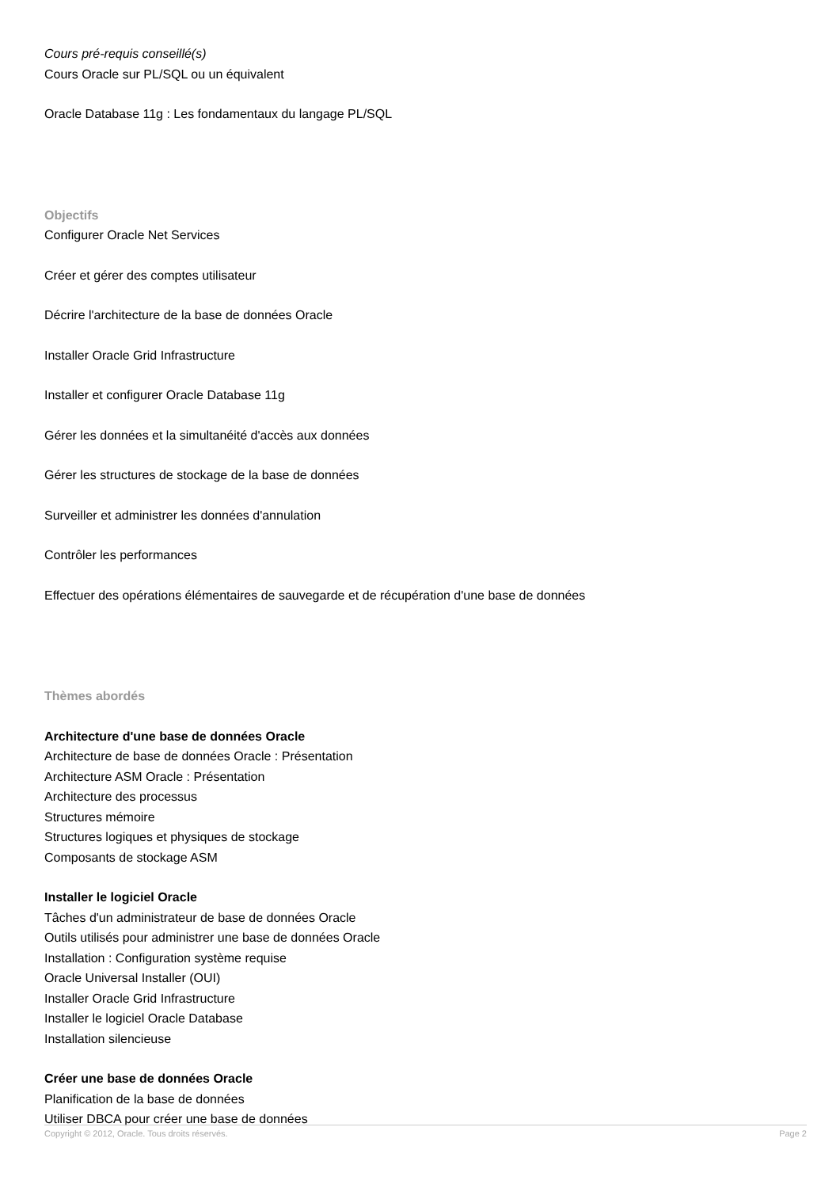Cours pré-requis conseillé(s)
Cours Oracle sur PL/SQL ou un équivalent
Oracle Database 11g : Les fondamentaux du langage PL/SQL
Objectifs
Configurer Oracle Net Services
Créer et gérer des comptes utilisateur
Décrire l'architecture de la base de données Oracle
Installer Oracle Grid Infrastructure
Installer et configurer Oracle Database 11g
Gérer les données et la simultanéité d'accès aux données
Gérer les structures de stockage de la base de données
Surveiller et administrer les données d'annulation
Contrôler les performances
Effectuer des opérations élémentaires de sauvegarde et de récupération d'une base de données
Thèmes abordés
Architecture d'une base de données Oracle
Architecture de base de données Oracle : Présentation
Architecture ASM Oracle : Présentation
Architecture des processus
Structures mémoire
Structures logiques et physiques de stockage
Composants de stockage ASM
Installer le logiciel Oracle
Tâches d'un administrateur de base de données Oracle
Outils utilisés pour administrer une base de données Oracle
Installation : Configuration système requise
Oracle Universal Installer (OUI)
Installer Oracle Grid Infrastructure
Installer le logiciel Oracle Database
Installation silencieuse
Créer une base de données Oracle
Planification de la base de données
Utiliser DBCA pour créer une base de données
Copyright © 2012, Oracle. Tous droits réservés. Page 2